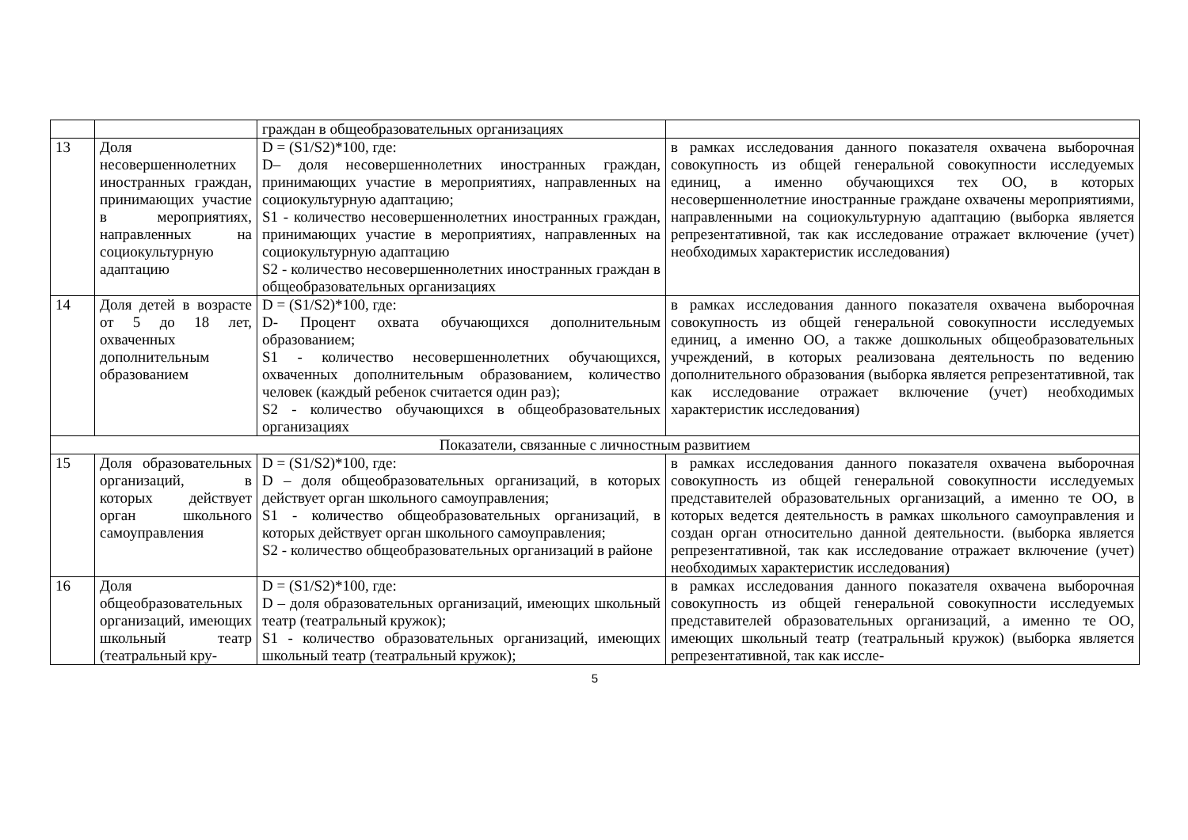| | | граждан в общеобразовательных организациях | |
| 13 | Доля несовершеннолетних иностранных граждан, принимающих участие в мероприятиях, направленных на социокультурную адаптацию | D = (S1/S2)*100, где: D– доля несовершеннолетних иностранных граждан, принимающих участие в мероприятиях, направленных на социокультурную адаптацию; S1 - количество несовершеннолетних иностранных граждан, принимающих участие в мероприятиях, направленных на социокультурную адаптацию S2 - количество несовершеннолетних иностранных граждан в общеобразовательных организациях | в рамках исследования данного показателя охвачена выборочная совокупность из общей генеральной совокупности исследуемых единиц, а именно обучающихся тех ОО, в которых несовершеннолетние иностранные граждане охвачены мероприятиями, направленными на социокультурную адаптацию (выборка является репрезентативной, так как исследование отражает включение (учет) необходимых характеристик исследования) |
| 14 | Доля детей в возрасте от 5 до 18 лет, охваченных дополнительным образованием | D = (S1/S2)*100, где: D- Процент охвата обучающихся дополнительным образованием; S1 - количество несовершеннолетних обучающихся, охваченных дополнительным образованием, количество человек (каждый ребенок считается один раз); S2 - количество обучающихся в общеобразовательных организациях | в рамках исследования данного показателя охвачена выборочная совокупность из общей генеральной совокупности исследуемых единиц, а именно ОО, а также дошкольных общеобразовательных учреждений, в которых реализована деятельность по ведению дополнительного образования (выборка является репрезентативной, так как исследование отражает включение (учет) необходимых характеристик исследования) |
| Показатели, связанные с личностным развитием | | | |
| 15 | Доля образовательных организаций, в которых действует орган школьного самоуправления | D = (S1/S2)*100, где: D – доля общеобразовательных организаций, в которых действует орган школьного самоуправления; S1 - количество общеобразовательных организаций, в которых действует орган школьного самоуправления; S2 - количество общеобразовательных организаций в районе | в рамках исследования данного показателя охвачена выборочная совокупность из общей генеральной совокупности исследуемых представителей образовательных организаций, а именно те ОО, в которых ведется деятельность в рамках школьного самоуправления и создан орган относительно данной деятельности. (выборка является репрезентативной, так как исследование отражает включение (учет) необходимых характеристик исследования) |
| 16 | Доля общеобразовательных организаций, имеющих школьный театр (театральный кру- | D = (S1/S2)*100, где: D – доля образовательных организаций, имеющих школьный театр (театральный кружок); S1 - количество образовательных организаций, имеющих школьный театр (театральный кружок); | в рамках исследования данного показателя охвачена выборочная совокупность из общей генеральной совокупности исследуемых представителей образовательных организаций, а именно те ОО, имеющих школьный театр (театральный кружок) (выборка является репрезентативной, так как иссле- |
5